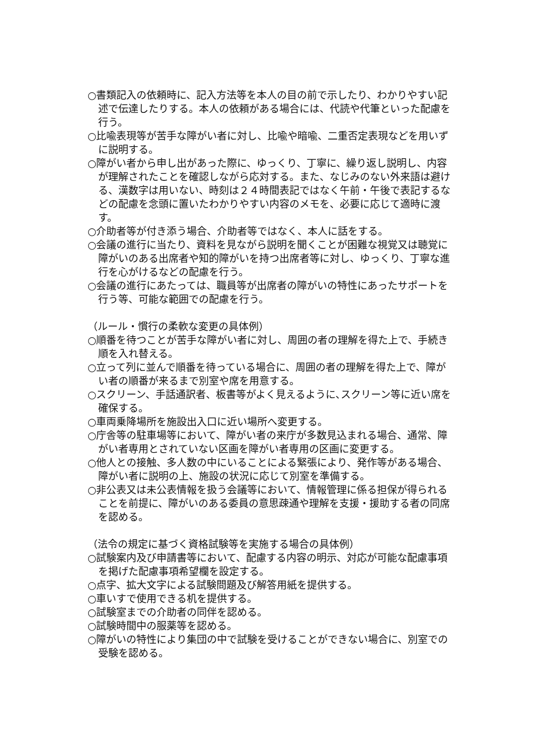○書類記入の依頼時に、記入方法等を本人の目の前で示したり、わかりやすい記述で伝達したりする。本人の依頼がある場合には、代読や代筆といった配慮を行う。
○比喩表現等が苦手な障がい者に対し、比喩や暗喩、二重否定表現などを用いずに説明する。
○障がい者から申し出があった際に、ゆっくり、丁寧に、繰り返し説明し、内容が理解されたことを確認しながら応対する。また、なじみのない外来語は避ける、漢数字は用いない、時刻は２４時間表記ではなく午前・午後で表記するなどの配慮を念頭に置いたわかりやすい内容のメモを、必要に応じて適時に渡す。
○介助者等が付き添う場合、介助者等ではなく、本人に話をする。
○会議の進行に当たり、資料を見ながら説明を聞くことが困難な視覚又は聴覚に障がいのある出席者や知的障がいを持つ出席者等に対し、ゆっくり、丁寧な進行を心がけるなどの配慮を行う。
○会議の進行にあたっては、職員等が出席者の障がいの特性にあったサポートを行う等、可能な範囲での配慮を行う。
（ルール・慣行の柔軟な変更の具体例）
○順番を待つことが苦手な障がい者に対し、周囲の者の理解を得た上で、手続き順を入れ替える。
○立って列に並んで順番を待っている場合に、周囲の者の理解を得た上で、障がい者の順番が来るまで別室や席を用意する。
○スクリーン、手話通訳者、板書等がよく見えるように､スクリーン等に近い席を確保する。
○車両乗降場所を施設出入口に近い場所へ変更する。
○庁舎等の駐車場等において、障がい者の来庁が多数見込まれる場合、通常、障がい者専用とされていない区画を障がい者専用の区画に変更する。
○他人との接触、多人数の中にいることによる緊張により、発作等がある場合、障がい者に説明の上、施設の状況に応じて別室を準備する。
○非公表又は未公表情報を扱う会議等において、情報管理に係る担保が得られることを前提に、障がいのある委員の意思疎通や理解を支援・援助する者の同席を認める。
（法令の規定に基づく資格試験等を実施する場合の具体例）
○試験案内及び申請書等において、配慮する内容の明示、対応が可能な配慮事項を掲げた配慮事項希望欄を設定する。
○点字、拡大文字による試験問題及び解答用紙を提供する。
○車いすで使用できる机を提供する。
○試験室までの介助者の同伴を認める。
○試験時間中の服薬等を認める。
○障がいの特性により集団の中で試験を受けることができない場合に、別室での受験を認める。